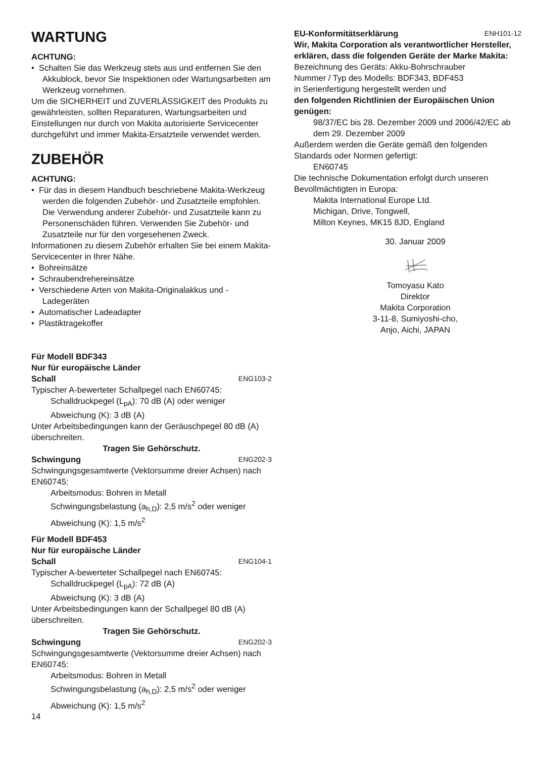WARTUNG
ACHTUNG:
• Schalten Sie das Werkzeug stets aus und entfernen Sie den Akkublock, bevor Sie Inspektionen oder Wartungsarbeiten am Werkzeug vornehmen.
Um die SICHERHEIT und ZUVERLÄSSIGKEIT des Produkts zu gewährleisten, sollten Reparaturen, Wartungsarbeiten und Einstellungen nur durch von Makita autorisierte Servicecenter durchgeführt und immer Makita-Ersatzteile verwendet werden.
ZUBEHÖR
ACHTUNG:
• Für das in diesem Handbuch beschriebene Makita-Werkzeug werden die folgenden Zubehör- und Zusatzteile empfohlen. Die Verwendung anderer Zubehör- und Zusatzteile kann zu Personenschäden führen. Verwenden Sie Zubehör- und Zusatzteile nur für den vorgesehenen Zweck.
Informationen zu diesem Zubehör erhalten Sie bei einem Makita-Servicecenter in Ihrer Nähe.
• Bohreinsätze
• Schraubendrehereinsätze
• Verschiedene Arten von Makita-Originalakkus und -Ladegeräten
• Automatischer Ladeadapter
• Plastiktragekoffer
Für Modell BDF343
Nur für europäische Länder
Schall ENG103-2
Typischer A-bewerteter Schallpegel nach EN60745:
Schalldruckpegel (L<sub>pA</sub>): 70 dB (A) oder weniger
Abweichung (K): 3 dB (A)
Unter Arbeitsbedingungen kann der Geräuschpegel 80 dB (A) überschreiten.
Tragen Sie Gehörschutz.
Schwingung ENG202-3
Schwingungsgesamtwerte (Vektorsumme dreier Achsen) nach EN60745:
Arbeitsmodus: Bohren in Metall
Schwingungsbelastung (a<sub>h,D</sub>): 2,5 m/s<sup>2</sup> oder weniger
Abweichung (K): 1,5 m/s<sup>2</sup>
Für Modell BDF453
Nur für europäische Länder
Schall ENG104-1
Typischer A-bewerteter Schallpegel nach EN60745:
Schalldruckpegel (L<sub>pA</sub>): 72 dB (A)
Abweichung (K): 3 dB (A)
Unter Arbeitsbedingungen kann der Schallpegel 80 dB (A) überschreiten.
Tragen Sie Gehörschutz.
Schwingung ENG202-3
Schwingungsgesamtwerte (Vektorsumme dreier Achsen) nach EN60745:
Arbeitsmodus: Bohren in Metall
Schwingungsbelastung (a<sub>h,D</sub>): 2,5 m/s<sup>2</sup> oder weniger
Abweichung (K): 1,5 m/s<sup>2</sup>
EU-Konformitätserklärung ENH101-12
Wir, Makita Corporation als verantwortlicher Hersteller, erklären, dass die folgenden Geräte der Marke Makita:
Bezeichnung des Geräts: Akku-Bohrschrauber
Nummer / Typ des Modells: BDF343, BDF453
in Serienfertigung hergestellt werden und
den folgenden Richtlinien der Europäischen Union genügen:
98/37/EC bis 28. Dezember 2009 und 2006/42/EC ab dem 29. Dezember 2009
Außerdem werden die Geräte gemäß den folgenden Standards oder Normen gefertigt:
EN60745
Die technische Dokumentation erfolgt durch unseren Bevollmächtigten in Europa:
Makita International Europe Ltd.
Michigan, Drive, Tongwell,
Milton Keynes, MK15 8JD, England
30. Januar 2009
Tomoyasu Kato
Direktor
Makita Corporation
3-11-8, Sumiyoshi-cho,
Anjo, Aichi, JAPAN
14